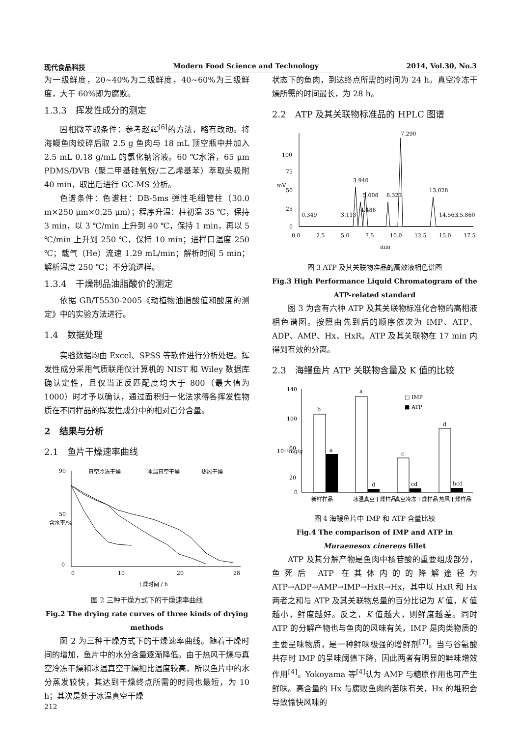现代食品科技 Modern Food Science and Technology 2014, Vol.30, No.3
为一级鲜度，20~40%为二级鲜度，40~60%为三级鲜度，大于 60%即为腐败。
1.3.3　挥发性成分的测定
固相微萃取条件：参考赵辉<sup>[6]</sup>的方法，略有改动。将海鳗鱼肉绞碎后取 2.5 g 鱼肉与 18 mL 顶空瓶中并加入 2.5 mL 0.18 g/mL 的氯化钠溶液。60 ℃水浴，65 μm PDMS/DVB（聚二甲基硅氧烷/二乙烯基苯）萃取头吸附 40 min，取出后进行 GC-MS 分析。
色谱条件：色谱柱：DB-5ms 弹性毛细管柱（30.0 m×250 μm×0.25 μm）；程序升温：柱初温 35 ℃，保持 3 min，以 3 ℃/min 上升到 40 ℃，保持 1 min，再以 5 ℃/min 上升到 250 ℃，保持 10 min；进样口温度 250 ℃；载气（He）流速 1.29 mL/min；解析时间 5 min；解析温度 250 ℃；不分流进样。
1.3.4　干燥制品油脂酸价的测定
依据 GB/T5530-2005《动植物油脂酸值和酸度的测定》中的实验方法进行。
1.4　数据处理
实验数据均由 Excel、SPSS 等软件进行分析处理。挥发性成分采用气质联用仪计算机的 NIST 和 Wiley 数据库确认定性，且仅当正反匹配度均大于 800（最大值为 1000）时才予以确认，通过面积归一化法求得各挥发性物质在不同样品的挥发性成分中的相对百分含量。
2　结果与分析
2.1　鱼片干燥速率曲线
90
50
0
0
10
20
28
干燥时间 / h
含水率/%
真空冷冻干燥
冰温真空干燥
热风干燥
图 2 三种干燥方式下的干燥速率曲线
Fig.2 The drying rate curves of three kinds of drying methods
图 2 为三种干燥方式下的干燥速率曲线。随着干燥时间的增加，鱼片中的水分含量逐渐降低。由于热风干燥与真空冷冻干燥和冰温真空干燥相比温度较高，所以鱼片中的水分蒸发较快，其达到干燥终点所需的时间也最短，为 10 h；其次是处于冰温真空干燥
状态下的鱼肉，到达终点所需的时间为 24 h。真空冷冻干燥所需的时间最长，为 28 h。
2.2　ATP 及其关联物标准品的 HPLC 图谱
100
75
50
25
0
mV
0.0
2.5
5.0
7.5
10.0
12.5
15.0
17.5
min
3.940
5.008
6.323
7.290
13.028
0.349
3.113
4.486
14.563
15.860
图 3 ATP 及其关联物准品的高效液相色谱图
Fig.3 High Performance Liquid Chromatogram of the ATP-related standard
图 3 为含有六种 ATP 及其关联物标准化合物的高相液相色谱图。按照由先到后的顺序依次为 IMP、ATP、ADP、AMP、Hx、HxR。ATP 及其关联物在 17 min 内得到有效的分离。
2.3　海鳗鱼片 ATP 关联物含量及 K 值的比较
140
100
60
20
0
10⁻²mg/g
b
a
a
d
c
cd
d
bcd
□ IMP
■ ATP
新鲜样品
冰温真空干燥样品
真空冷冻干燥样品
热风干燥样品
图 4 海鳗鱼片中 IMP 和 ATP 含量比较
Fig.4 The comparison of IMP and ATP in Muraenesox cinereus fillet
ATP 及其分解产物是鱼肉中核苷酸的重要组成部分，鱼死后 ATP 在其体内的的降解途径为 ATP→ADP→AMP→IMP→HxR→Hx，其中以 HxR 和 Hx 两者之和与 ATP 及其关联物总量的百分比记为 K 值，K 值越小，鲜度越好。反之，K 值越大，则鲜度越差。同时 ATP 的分解产物也与鱼肉的风味有关，IMP 是肉类物质的主要呈味物质，是一种鲜味极强的增鲜剂<sup>[7]</sup>。当与谷氨酸共存时 IMP 的呈味阈值下降，因此两者有明显的鲜味增效作用<sup>[4]</sup>。Yokoyama 等<sup>[4]</sup>认为 AMP 与糖原作用也可产生鲜味。高含量的 Hx 与腐败鱼肉的苦味有关，Hx 的堆积会导致愉快风味的
212